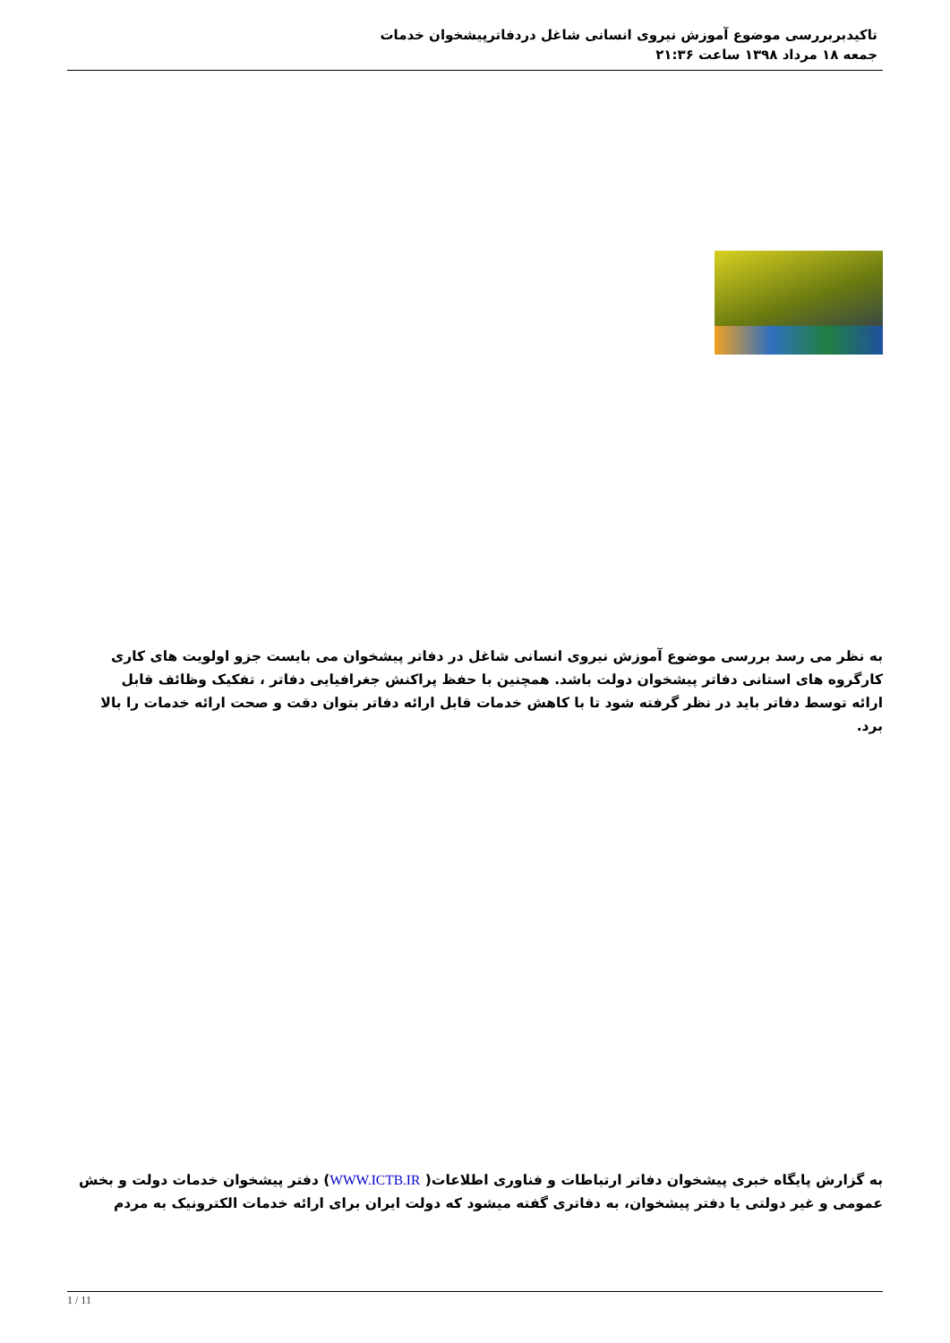تاکیدبربررسی موضوع آموزش نیروی انسانی شاغل دردفاترپیشخوان خدمات
جمعه ۱۸ مرداد ۱۳۹۸ ساعت ۲۱:۳۶
به نظر می رسد بررسی موضوع آموزش نیروی انسانی شاغل در دفاتر پیشخوان می بایست جزو اولویت های کاری کارگروه های استانی دفاتر پیشخوان دولت باشد. همچنین با حفظ پراکنش جغرافیایی دفاتر ، تفکیک وظائف قابل ارائه توسط دفاتر باید در نظر گرفته شود تا با کاهش خدمات قابل ارائه دفاتر بتوان دقت و صحت ارائه خدمات را بالا برد.
به گزارش پایگاه خبری پیشخوان دفاتر ارتباطات و فناوری اطلاعات( WWW.ICTB.IR) دفتر پیشخوان خدمات دولت و بخش عمومی و غیر دولتی یا دفتر پیشخوان، به دفاتری گفته میشود که دولت ایران برای ارائه خدمات الکترونیک به مردم
1 / 11